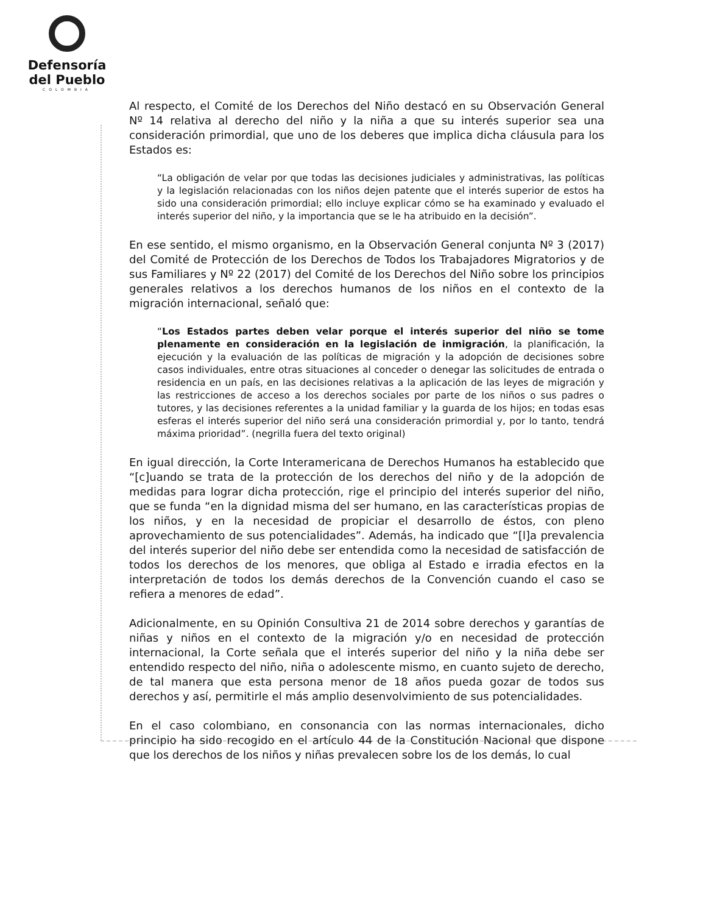Defensoría
del Pueblo
COLOMBIA
Al respecto, el Comité de los Derechos del Niño destacó en su Observación General Nº 14 relativa al derecho del niño y la niña a que su interés superior sea una consideración primordial, que uno de los deberes que implica dicha cláusula para los Estados es:
“La obligación de velar por que todas las decisiones judiciales y administrativas, las políticas y la legislación relacionadas con los niños dejen patente que el interés superior de estos ha sido una consideración primordial; ello incluye explicar cómo se ha examinado y evaluado el interés superior del niño, y la importancia que se le ha atribuido en la decisión”.
En ese sentido, el mismo organismo, en la Observación General conjunta Nº 3 (2017) del Comité de Protección de los Derechos de Todos los Trabajadores Migratorios y de sus Familiares y Nº 22 (2017) del Comité de los Derechos del Niño sobre los principios generales relativos a los derechos humanos de los niños en el contexto de la migración internacional, señaló que:
“Los Estados partes deben velar porque el interés superior del niño se tome plenamente en consideración en la legislación de inmigración, la planificación, la ejecución y la evaluación de las políticas de migración y la adopción de decisiones sobre casos individuales, entre otras situaciones al conceder o denegar las solicitudes de entrada o residencia en un país, en las decisiones relativas a la aplicación de las leyes de migración y las restricciones de acceso a los derechos sociales por parte de los niños o sus padres o tutores, y las decisiones referentes a la unidad familiar y la guarda de los hijos; en todas esas esferas el interés superior del niño será una consideración primordial y, por lo tanto, tendrá máxima prioridad”. (negrilla fuera del texto original)
En igual dirección, la Corte Interamericana de Derechos Humanos ha establecido que “[c]uando se trata de la protección de los derechos del niño y de la adopción de medidas para lograr dicha protección, rige el principio del interés superior del niño, que se funda “en la dignidad misma del ser humano, en las características propias de los niños, y en la necesidad de propiciar el desarrollo de éstos, con pleno aprovechamiento de sus potencialidades”. Además, ha indicado que “[l]a prevalencia del interés superior del niño debe ser entendida como la necesidad de satisfacción de todos los derechos de los menores, que obliga al Estado e irradia efectos en la interpretación de todos los demás derechos de la Convención cuando el caso se refiera a menores de edad”.
Adicionalmente, en su Opinión Consultiva 21 de 2014 sobre derechos y garantías de niñas y niños en el contexto de la migración y/o en necesidad de protección internacional, la Corte señala que el interés superior del niño y la niña debe ser entendido respecto del niño, niña o adolescente mismo, en cuanto sujeto de derecho, de tal manera que esta persona menor de 18 años pueda gozar de todos sus derechos y así, permitirle el más amplio desenvolvimiento de sus potencialidades.
En el caso colombiano, en consonancia con las normas internacionales, dicho principio ha sido recogido en el artículo 44 de la Constitución Nacional que dispone que los derechos de los niños y niñas prevalecen sobre los de los demás, lo cual